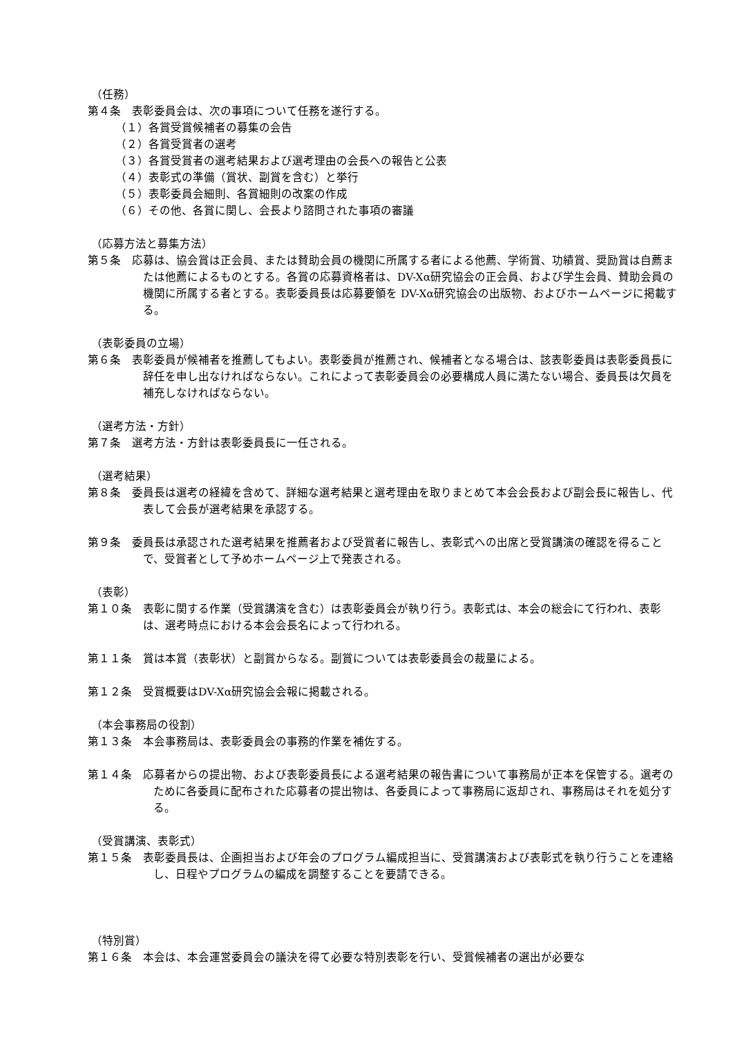（任務）
第４条　表彰委員会は、次の事項について任務を遂行する。
（１）各賞受賞候補者の募集の会告
（２）各賞受賞者の選考
（３）各賞受賞者の選考結果および選考理由の会長への報告と公表
（４）表彰式の準備（賞状、副賞を含む）と挙行
（５）表彰委員会細則、各賞細則の改案の作成
（６）その他、各賞に関し、会長より諮問された事項の審議
（応募方法と募集方法）
第５条　応募は、協会賞は正会員、または賛助会員の機関に所属する者による他薦、学術賞、功績賞、奨励賞は自薦または他薦によるものとする。各賞の応募資格者は、DV-Xα研究協会の正会員、および学生会員、賛助会員の機関に所属する者とする。表彰委員長は応募要領を DV-Xα研究協会の出版物、およびホームページに掲載する。
（表彰委員の立場）
第６条　表彰委員が候補者を推薦してもよい。表彰委員が推薦され、候補者となる場合は、該表彰委員は表彰委員長に辞任を申し出なければならない。これによって表彰委員会の必要構成人員に満たない場合、委員長は欠員を補充しなければならない。
（選考方法・方針）
第７条　選考方法・方針は表彰委員長に一任される。
（選考結果）
第８条　委員長は選考の経緯を含めて、詳細な選考結果と選考理由を取りまとめて本会会長および副会長に報告し、代表して会長が選考結果を承認する。
第９条　委員長は承認された選考結果を推薦者および受賞者に報告し、表彰式への出席と受賞講演の確認を得ることで、受賞者として予めホームページ上で発表される。
（表彰）
第１０条　表彰に関する作業（受賞講演を含む）は表彰委員会が執り行う。表彰式は、本会の総会にて行われ、表彰は、選考時点における本会会長名によって行われる。
第１１条　賞は本賞（表彰状）と副賞からなる。副賞については表彰委員会の裁量による。
第１２条　受賞概要はDV-Xα研究協会会報に掲載される。
（本会事務局の役割）
第１３条　本会事務局は、表彰委員会の事務的作業を補佐する。
第１４条　応募者からの提出物、および表彰委員長による選考結果の報告書について事務局が正本を保管する。選考のために各委員に配布された応募者の提出物は、各委員によって事務局に返却され、事務局はそれを処分する。
（受賞講演、表彰式）
第１５条　表彰委員長は、企画担当および年会のプログラム編成担当に、受賞講演および表彰式を執り行うことを連絡し、日程やプログラムの編成を調整することを要請できる。
（特別賞）
第１６条　本会は、本会運営委員会の議決を得て必要な特別表彰を行い、受賞候補者の選出が必要な